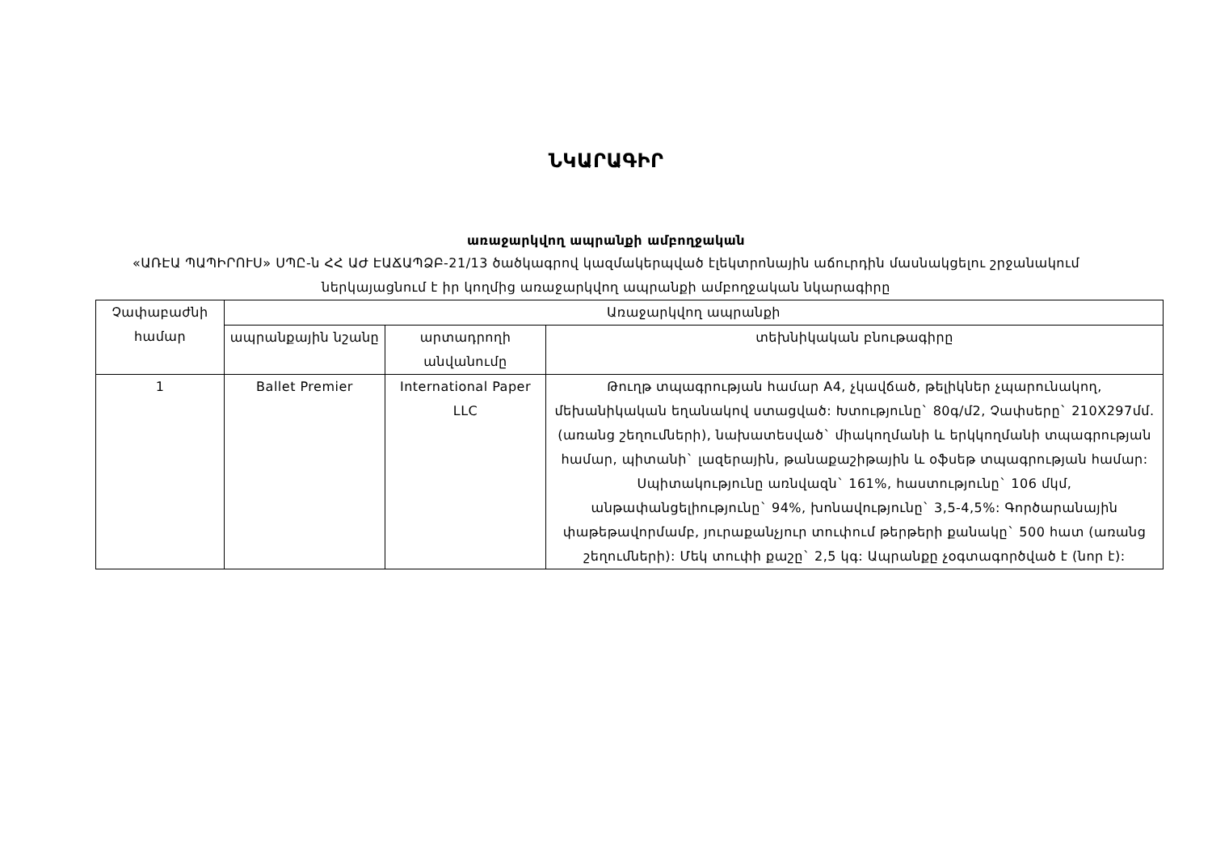ՆԿԱՐԱԳԻՐ
առաջարկվող ապրանքի ամբողջական
«ԱՌԷԱ ՊԱՊԻՐՈՒՍ» ՍՊԸ-ն ՀՀ ԱԺ ԷԱՃԱՊՁԲ-21/13 ծածկագրով կազմակերպված էլեկտրոնային աճուրդին մասնակցելու շրջանակում ներկայացնում է իր կողմից առաջարկվող ապրանքի ամբողջական նկարագիրը
| Չափաբաժնի համար | Առաջարկվող ապրանքի | | |
| --- | --- | --- | --- |
| | ապրանքային նշանը | արտադրողի անվանումը | տեխնիկական բնութագիրը |
| 1 | Ballet Premier | International Paper LLC | Թուղթ տպագրության համար A4, չկավճած, թելիկներ չպարունակող, մեխանիկական եղանակով ստացված: Խտությունը` 80գ/մ2, Չափսերը` 210X297մմ. (առանց շեղումների), նախատեսված` միակողմանի և երկկողմանի տպագրության համար, պիտանի` լազերային, թանաքաշիթային և օֆսեթ տպագրության համար: Սպիտակությունը առնվազն` 161%, հաստությունը` 106 մկմ, անթափանցելիությունը` 94%, խոնավությունը` 3,5-4,5%: Գործարանային փաթեթավորմամբ, յուրաքանչյուր տուփում թերթերի քանակը` 500 հատ (առանց շեղումների): Մեկ տուփի քաշը` 2,5 կգ: Ապրանքը չօգտագործված է (նոր է): |